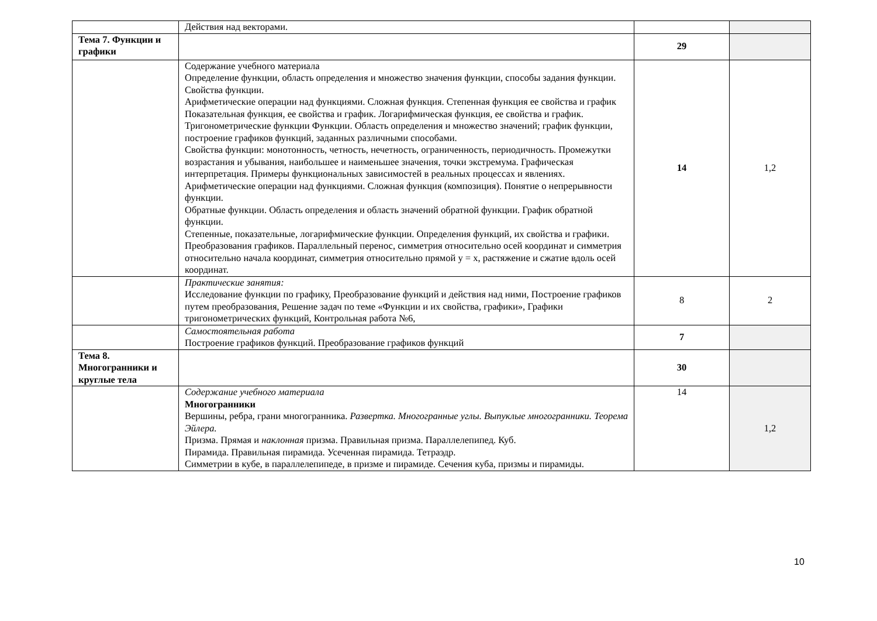| | Действия над векторами. | | |
| Тема 7. Функции и графики | | 29 | |
| | Содержание учебного материала Определение функции, область определения и множество значения функции, способы задания функции. Свойства функции. Арифметические операции над функциями. Сложная функция. Степенная функция ее свойства и график Показательная функция, ее свойства и график. Логарифмическая функция, ее свойства и график. Тригонометрические функции Функции. Область определения и множество значений; график функции, построение графиков функций, заданных различными способами. Свойства функции: монотонность, четность, нечетность, ограниченность, периодичность. Промежутки возрастания и убывания, наибольшее и наименьшее значения, точки экстремума. Графическая интерпретация. Примеры функциональных зависимостей в реальных процессах и явлениях. Арифметические операции над функциями. Сложная функция (композиция). Понятие о непрерывности функции. Обратные функции. Область определения и область значений обратной функции. График обратной функции. Степенные, показательные, логарифмические функции. Определения функций, их свойства и графики. Преобразования графиков. Параллельный перенос, симметрия относительно осей координат и симметрия относительно начала координат, симметрия относительно прямой y = x, растяжение и сжатие вдоль осей координат. | 14 | 1,2 |
| | Практические занятия: Исследование функции по графику, Преобразование функций и действия над ними, Построение графиков путем преобразования, Решение задач по теме «Функции и их свойства, графики», Графики тригонометрических функций, Контрольная работа №6, | 8 | 2 |
| | Самостоятельная работа Построение графиков функций. Преобразование графиков функций | 7 | |
| Тема 8. Многогранники и круглые тела | | 30 | |
| | Содержание учебного материала Многогранники Вершины, ребра, грани многогранника. Развертка. Многогранные углы. Выпуклые многогранники. Теорема Эйлера. Призма. Прямая и наклонная призма. Правильная призма. Параллелепипед. Куб. Пирамида. Правильная пирамида. Усеченная пирамида. Тетраэдр. Симметрии в кубе, в параллелепипеде, в призме и пирамиде. Сечения куба, призмы и пирамиды. | 14 | 1,2 |
10